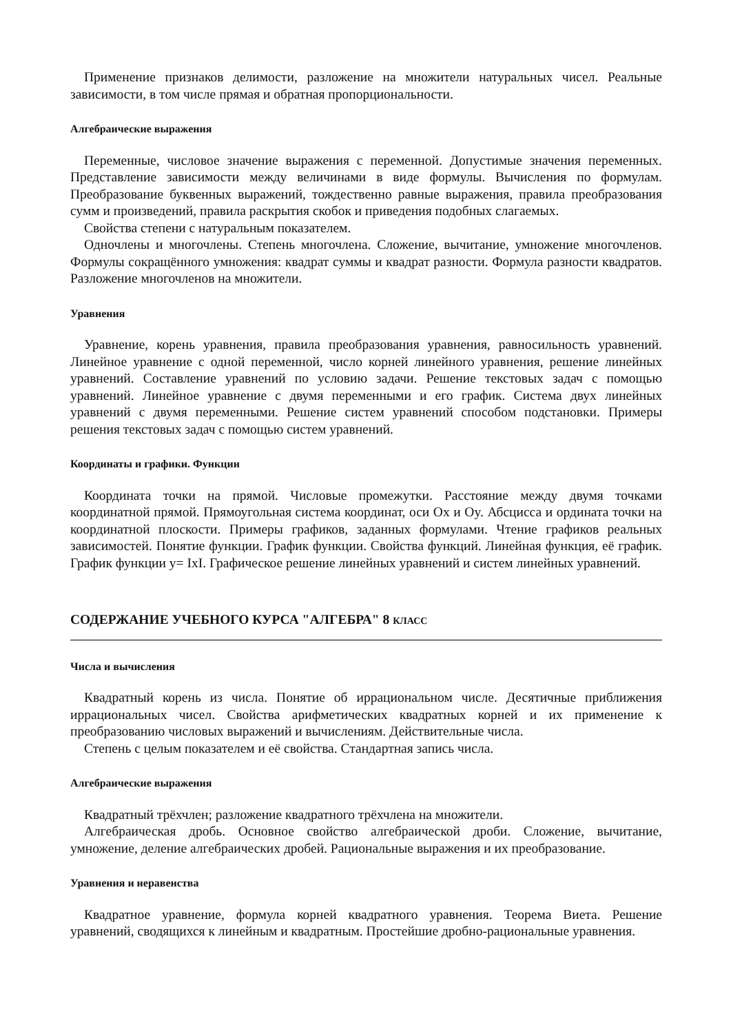Применение признаков делимости, разложение на множители натуральных чисел. Реальные зависимости, в том числе прямая и обратная пропорциональности.
Алгебраические выражения
Переменные, числовое значение выражения с переменной. Допустимые значения переменных. Представление зависимости между величинами в виде формулы. Вычисления по формулам. Преобразование буквенных выражений, тождественно равные выражения, правила преобразования сумм и произведений, правила раскрытия скобок и приведения подобных слагаемых.
Свойства степени с натуральным показателем.
Одночлены и многочлены. Степень многочлена. Сложение, вычитание, умножение многочленов. Формулы сокращённого умножения: квадрат суммы и квадрат разности. Формула разности квадратов. Разложение многочленов на множители.
Уравнения
Уравнение, корень уравнения, правила преобразования уравнения, равносильность уравнений. Линейное уравнение с одной переменной, число корней линейного уравнения, решение линейных уравнений. Составление уравнений по условию задачи. Решение текстовых задач с помощью уравнений. Линейное уравнение с двумя переменными и его график. Система двух линейных уравнений с двумя переменными. Решение систем уравнений способом подстановки. Примеры решения текстовых задач с помощью систем уравнений.
Координаты и графики. Функции
Координата точки на прямой. Числовые промежутки. Расстояние между двумя точками координатной прямой. Прямоугольная система координат, оси Ox и Oy. Абсцисса и ордината точки на координатной плоскости. Примеры графиков, заданных формулами. Чтение графиков реальных зависимостей. Понятие функции. График функции. Свойства функций. Линейная функция, её график. График функции y= IxI. Графическое решение линейных уравнений и систем линейных уравнений.
СОДЕРЖАНИЕ УЧЕБНОГО КУРСА "АЛГЕБРА" 8 КЛАСС
Числа и вычисления
Квадратный корень из числа. Понятие об иррациональном числе. Десятичные приближения иррациональных чисел. Свойства арифметических квадратных корней и их применение к преобразованию числовых выражений и вычислениям. Действительные числа.
Степень с целым показателем и её свойства. Стандартная запись числа.
Алгебраические выражения
Квадратный трёхчлен; разложение квадратного трёхчлена на множители.
Алгебраическая дробь. Основное свойство алгебраической дроби. Сложение, вычитание, умножение, деление алгебраических дробей. Рациональные выражения и их преобразование.
Уравнения и неравенства
Квадратное уравнение, формула корней квадратного уравнения. Теорема Виета. Решение уравнений, сводящихся к линейным и квадратным. Простейшие дробно-рациональные уравнения.